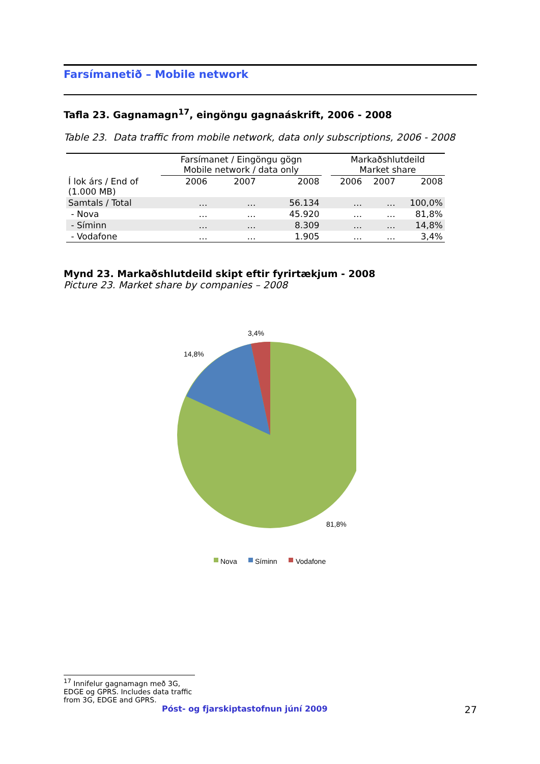Farsímanetið – Mobile network
Tafla 23. Gagnamagn<sup>17</sup>, eingöngu gagnaáskrift, 2006 - 2008
Table 23. Data traffic from mobile network, data only subscriptions, 2006 - 2008
| | Farsímanet / Eingöngu gögn Mobile network / data only | | | | Markaðshlutdeild Market share | | |
| Í lok árs / End of (1.000 MB) | 2006 | 2007 | 2008 | | 2006 | 2007 | 2008 |
| Samtals / Total | … | … | 56.134 | | … | … | 100,0% |
| - Nova | … | … | 45.920 | | … | … | 81,8% |
| - Síminn | … | … | 8.309 | | … | … | 14,8% |
| - Vodafone | … | … | 1.905 | | … | … | 3,4% |
Mynd 23. Markaðshlutdeild skipt eftir fyrirtækjum - 2008
Picture 23. Market share by companies – 2008
3,4%
14,8%
81,8%
Nova
Síminn
Vodafone
<sup>17</sup> Innifelur gagnamagn með 3G, EDGE og GPRS. Includes data traffic from 3G, EDGE and GPRS.
Póst- og fjarskiptastofnun júní 2009 27